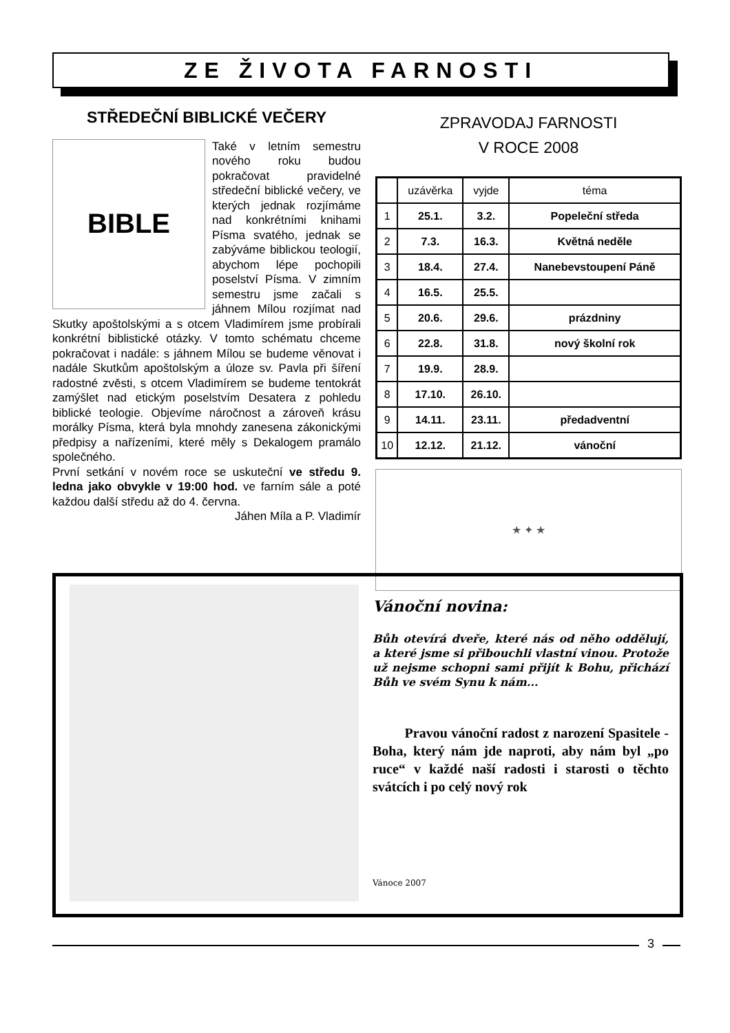ZE ŽIVOTA FARNOSTI
STŘEDEČNÍ BIBLICKÉ VEČERY
BIBLE
Také v letním semestru nového roku budou pokračovat pravidelné středeční biblické večery, ve kterých jednak rozjímáme nad konkrétními knihami Písma svatého, jednak se zabýváme biblickou teologií, abychom lépe pochopili poselství Písma. V zimním semestru jsme začali s jáhnem Mílou rozjímat nad Skutky apoštolskými a s otcem Vladimírem jsme probírali konkrétní biblistické otázky. V tomto schématu chceme pokračovat i nadále: s jáhnem Mílou se budeme věnovat i nadále Skutkům apoštolským a úloze sv. Pavla při šíření radostné zvěsti, s otcem Vladimírem se budeme tentokrát zamýšlet nad etickým poselstvím Desatera z pohledu biblické teologie. Objevíme náročnost a zároveň krásu morálky Písma, která byla mnohdy zanesena zákonickými předpisy a nařízeními, které měly s Dekalogem pramálo společného.
První setkání v novém roce se uskuteční ve středu 9. ledna jako obvykle v 19:00 hod. ve farním sále a poté každou další středu až do 4. června.
Jáhen Míla a P. Vladimír
ZPRAVODAJ FARNOSTI
V ROCE 2008
| | uzávěrka | vyjde | téma |
| --- | --- | --- | --- |
| 1 | 25.1. | 3.2. | Popeleční středa |
| 2 | 7.3. | 16.3. | Květná neděle |
| 3 | 18.4. | 27.4. | Nanebevstoupení Páně |
| 4 | 16.5. | 25.5. | |
| 5 | 20.6. | 29.6. | prázdniny |
| 6 | 22.8. | 31.8. | nový školní rok |
| 7 | 19.9. | 28.9. | |
| 8 | 17.10. | 26.10. | |
| 9 | 14.11. | 23.11. | předadventní |
| 10 | 12.12. | 21.12. | vánoční |
★ ✦ ★
Vánoční novina:
Bůh otevírá dveře, které nás od něho oddělují, a které jsme si přibouchli vlastní vinou. Protože už nejsme schopni sami přijít k Bohu, přichází Bůh ve svém Synu k nám...
Pravou vánoční radost z narození Spasitele - Boha, který nám jde naproti, aby nám byl „po ruce“ v každé naší radosti i starosti o těchto svátcích i po celý nový rok
Vánoce 2007
3